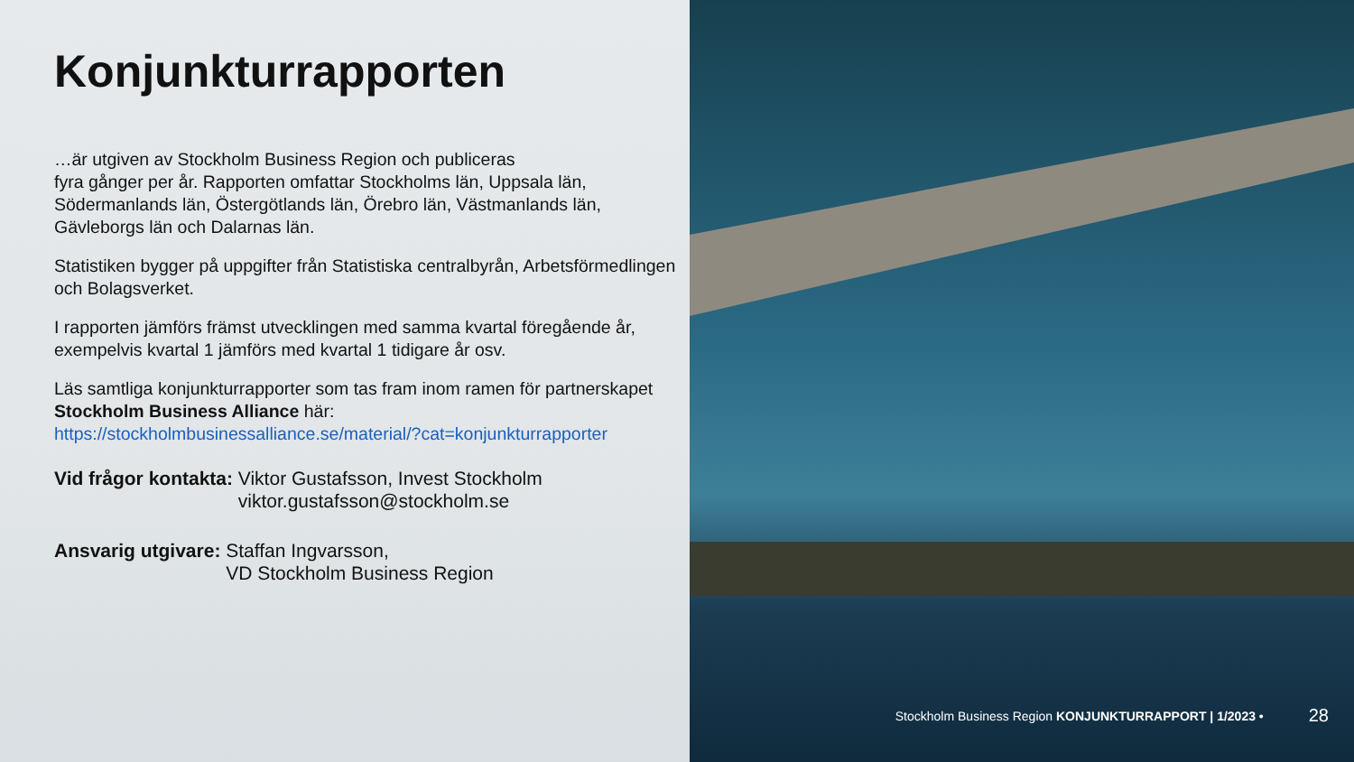Konjunkturrapporten
…är utgiven av Stockholm Business Region och publiceras
fyra gånger per år. Rapporten omfattar Stockholms län, Uppsala län, Södermanlands län, Östergötlands län, Örebro län, Västmanlands län, Gävleborgs län och Dalarnas län.
Statistiken bygger på uppgifter från Statistiska centralbyrån, Arbetsförmedlingen och Bolagsverket.
I rapporten jämförs främst utvecklingen med samma kvartal föregående år, exempelvis kvartal 1 jämförs med kvartal 1 tidigare år osv.
Läs samtliga konjunkturrapporter som tas fram inom ramen för partnerskapet Stockholm Business Alliance här:
https://stockholmbusinessalliance.se/material/?cat=konjunkturrapporter
Vid frågor kontakta: Viktor Gustafsson, Invest Stockholm
viktor.gustafsson@stockholm.se
Ansvarig utgivare: Staffan Ingvarsson,
VD Stockholm Business Region
Stockholm Business Region KONJUNKTURRAPPORT | 1/2023 • 28